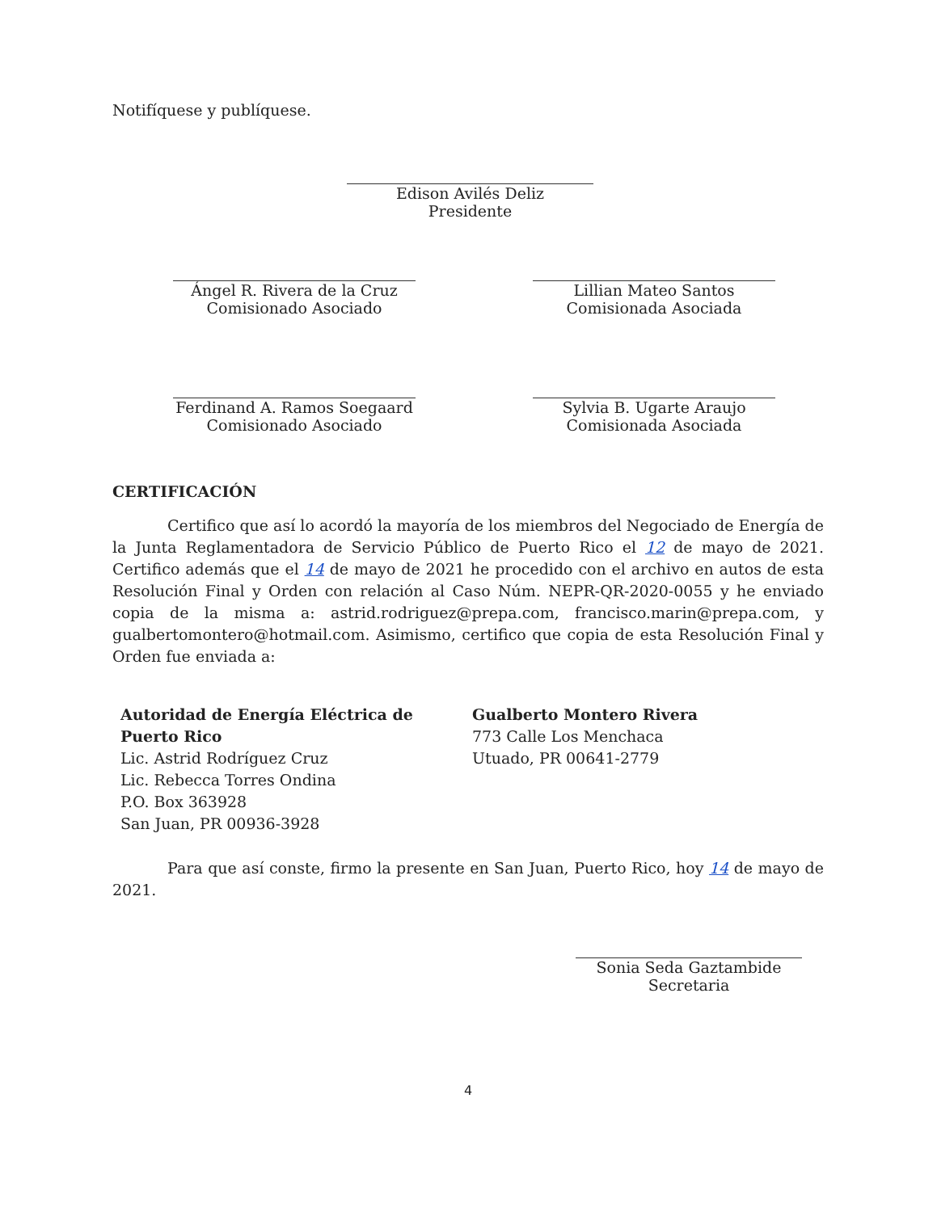Notifíquese y publíquese.
Edison Avilés Deliz
Presidente
Ángel R. Rivera de la Cruz
Comisionado Asociado
Lillian Mateo Santos
Comisionada Asociada
Ferdinand A. Ramos Soegaard
Comisionado Asociado
Sylvia B. Ugarte Araujo
Comisionada Asociada
CERTIFICACIÓN
Certifico que así lo acordó la mayoría de los miembros del Negociado de Energía de la Junta Reglamentadora de Servicio Público de Puerto Rico el 12 de mayo de 2021. Certifico además que el 14 de mayo de 2021 he procedido con el archivo en autos de esta Resolución Final y Orden con relación al Caso Núm. NEPR-QR-2020-0055 y he enviado copia de la misma a: astrid.rodriguez@prepa.com, francisco.marin@prepa.com, y gualbertomontero@hotmail.com. Asimismo, certifico que copia de esta Resolución Final y Orden fue enviada a:
Autoridad de Energía Eléctrica de
Puerto Rico
Lic. Astrid Rodríguez Cruz
Lic. Rebecca Torres Ondina
P.O. Box 363928
San Juan, PR 00936-3928
Gualberto Montero Rivera
773 Calle Los Menchaca
Utuado, PR 00641-2779
Para que así conste, firmo la presente en San Juan, Puerto Rico, hoy 14 de mayo de 2021.
Sonia Seda Gaztambide
Secretaria
4